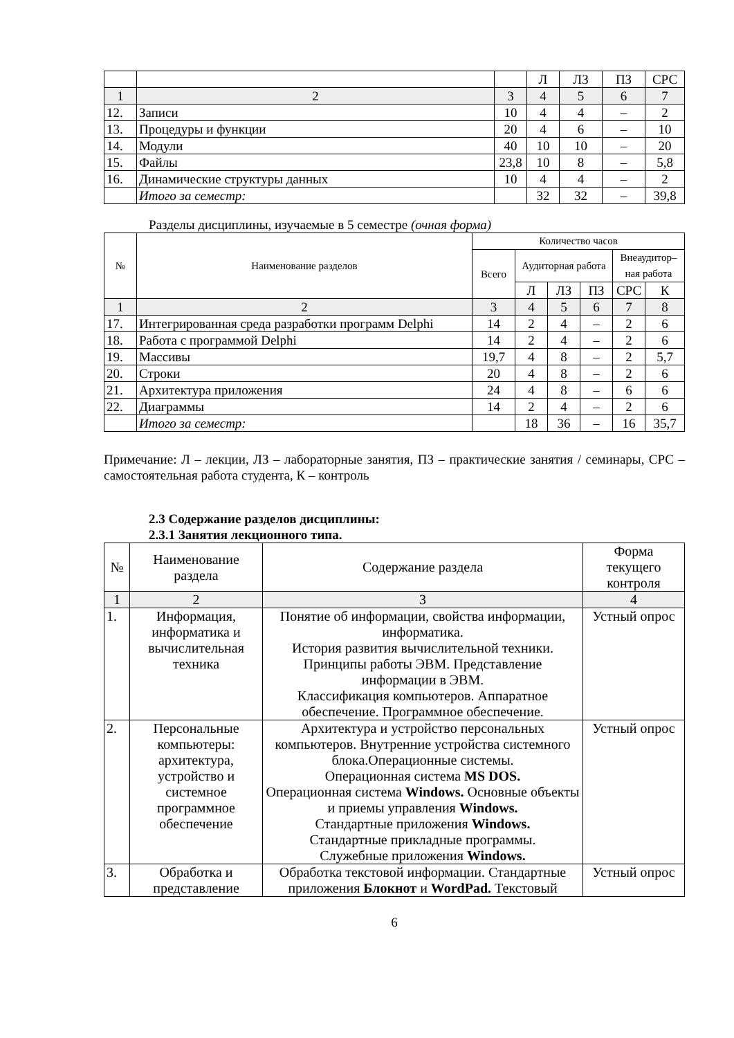| | | | Л | ЛЗ | ПЗ | СРС |
| 1 | 2 | 3 | 4 | 5 | 6 | 7 |
| 12. | Записи | 10 | 4 | 4 | – | 2 |
| 13. | Процедуры и функции | 20 | 4 | 6 | – | 10 |
| 14. | Модули | 40 | 10 | 10 | – | 20 |
| 15. | Файлы | 23,8 | 10 | 8 | – | 5,8 |
| 16. | Динамические структуры данных | 10 | 4 | 4 | – | 2 |
| | Итого за семестр: | | 32 | 32 | – | 39,8 |
Разделы дисциплины, изучаемые в 5 семестре (очная форма)
| № | Наименование разделов | Количество часов | | | | | |
| | | Всего | Аудиторная работа | | | Внеаудитор–ная работа | |
| | | | Л | ЛЗ | ПЗ | СРС | К |
| 1 | 2 | 3 | 4 | 5 | 6 | 7 | 8 |
| 17. | Интегрированная среда разработки программ Delphi | 14 | 2 | 4 | – | 2 | 6 |
| 18. | Работа с программой Delphi | 14 | 2 | 4 | – | 2 | 6 |
| 19. | Массивы | 19,7 | 4 | 8 | – | 2 | 5,7 |
| 20. | Строки | 20 | 4 | 8 | – | 2 | 6 |
| 21. | Архитектура приложения | 24 | 4 | 8 | – | 6 | 6 |
| 22. | Диаграммы | 14 | 2 | 4 | – | 2 | 6 |
| | Итого за семестр: | | 18 | 36 | – | 16 | 35,7 |
Примечание: Л – лекции, ЛЗ – лабораторные занятия, ПЗ – практические занятия / семинары, СРС – самостоятельная работа студента, К – контроль
2.3 Содержание разделов дисциплины:
2.3.1 Занятия лекционного типа.
| № | Наименование раздела | Содержание раздела | Форма текущего контроля |
| 1 | 2 | 3 | 4 |
| 1. | Информация, информатика и вычислительная техника | Понятие об информации, свойства информации, информатика. История развития вычислительной техники. Принципы работы ЭВМ. Представление информации в ЭВМ. Классификация компьютеров. Аппаратное обеспечение. Программное обеспечение. | Устный опрос |
| 2. | Персональные компьютеры: архитектура, устройство и системное программное обеспечение | Архитектура и устройство персональных компьютеров. Внутренние устройства системного блока.Операционные системы. Операционная система MS DOS. Операционная система Windows. Основные объекты и приемы управления Windows. Стандартные приложения Windows. Стандартные прикладные программы. Служебные приложения Windows. | Устный опрос |
| 3. | Обработка и представление | Обработка текстовой информации. Стандартные приложения Блокнот и WordPad. Текстовый | Устный опрос |
6